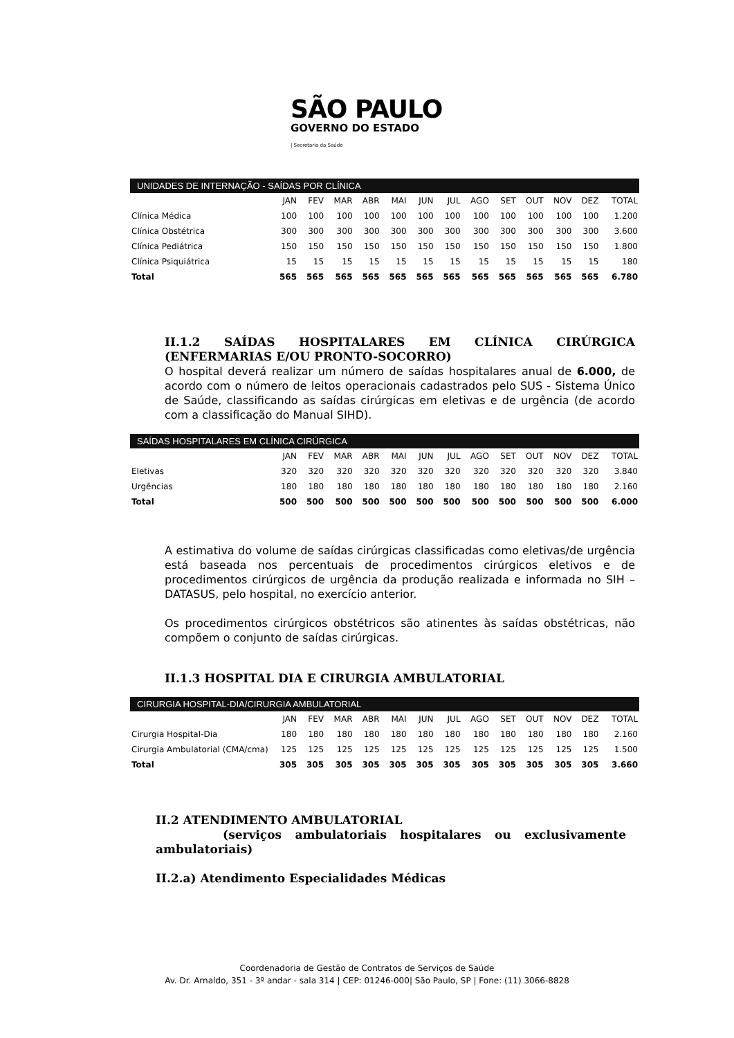SÃO PAULO
GOVERNO DO ESTADO
| Secretaria da Saúde
UNIDADES DE INTERNAÇÃO - SAÍDAS POR CLÍNICA
| | JAN | FEV | MAR | ABR | MAI | JUN | JUL | AGO | SET | OUT | NOV | DEZ | TOTAL |
| --- | --- | --- | --- | --- | --- | --- | --- | --- | --- | --- | --- | --- | --- |
| Clínica Médica | 100 | 100 | 100 | 100 | 100 | 100 | 100 | 100 | 100 | 100 | 100 | 100 | 1.200 |
| Clínica Obstétrica | 300 | 300 | 300 | 300 | 300 | 300 | 300 | 300 | 300 | 300 | 300 | 300 | 3.600 |
| Clínica Pediátrica | 150 | 150 | 150 | 150 | 150 | 150 | 150 | 150 | 150 | 150 | 150 | 150 | 1.800 |
| Clínica Psiquiátrica | 15 | 15 | 15 | 15 | 15 | 15 | 15 | 15 | 15 | 15 | 15 | 15 | 180 |
| Total | 565 | 565 | 565 | 565 | 565 | 565 | 565 | 565 | 565 | 565 | 565 | 565 | 6.780 |
II.1.2 SAÍDAS HOSPITALARES EM CLÍNICA CIRÚRGICA (ENFERMARIAS E/OU PRONTO-SOCORRO)
O hospital deverá realizar um número de saídas hospitalares anual de 6.000, de acordo com o número de leitos operacionais cadastrados pelo SUS - Sistema Único de Saúde, classificando as saídas cirúrgicas em eletivas e de urgência (de acordo com a classificação do Manual SIHD).
SAÍDAS HOSPITALARES EM CLÍNICA CIRÚRGICA
| | JAN | FEV | MAR | ABR | MAI | JUN | JUL | AGO | SET | OUT | NOV | DEZ | TOTAL |
| --- | --- | --- | --- | --- | --- | --- | --- | --- | --- | --- | --- | --- | --- |
| Eletivas | 320 | 320 | 320 | 320 | 320 | 320 | 320 | 320 | 320 | 320 | 320 | 320 | 3.840 |
| Urgências | 180 | 180 | 180 | 180 | 180 | 180 | 180 | 180 | 180 | 180 | 180 | 180 | 2.160 |
| Total | 500 | 500 | 500 | 500 | 500 | 500 | 500 | 500 | 500 | 500 | 500 | 500 | 6.000 |
A estimativa do volume de saídas cirúrgicas classificadas como eletivas/de urgência está baseada nos percentuais de procedimentos cirúrgicos eletivos e de procedimentos cirúrgicos de urgência da produção realizada e informada no SIH – DATASUS, pelo hospital, no exercício anterior.
Os procedimentos cirúrgicos obstétricos são atinentes às saídas obstétricas, não compõem o conjunto de saídas cirúrgicas.
II.1.3 HOSPITAL DIA E CIRURGIA AMBULATORIAL
CIRURGIA HOSPITAL-DIA/CIRURGIA AMBULATORIAL
| | JAN | FEV | MAR | ABR | MAI | JUN | JUL | AGO | SET | OUT | NOV | DEZ | TOTAL |
| --- | --- | --- | --- | --- | --- | --- | --- | --- | --- | --- | --- | --- | --- |
| Cirurgia Hospital-Dia | 180 | 180 | 180 | 180 | 180 | 180 | 180 | 180 | 180 | 180 | 180 | 180 | 2.160 |
| Cirurgia Ambulatorial (CMA/cma) | 125 | 125 | 125 | 125 | 125 | 125 | 125 | 125 | 125 | 125 | 125 | 125 | 1.500 |
| Total | 305 | 305 | 305 | 305 | 305 | 305 | 305 | 305 | 305 | 305 | 305 | 305 | 3.660 |
II.2 ATENDIMENTO AMBULATORIAL
(serviços ambulatoriais hospitalares ou exclusivamente ambulatoriais)
II.2.a) Atendimento Especialidades Médicas
Coordenadoria de Gestão de Contratos de Serviços de Saúde
Av. Dr. Arnaldo, 351 - 3º andar - sala 314 | CEP: 01246-000| São Paulo, SP | Fone: (11) 3066-8828